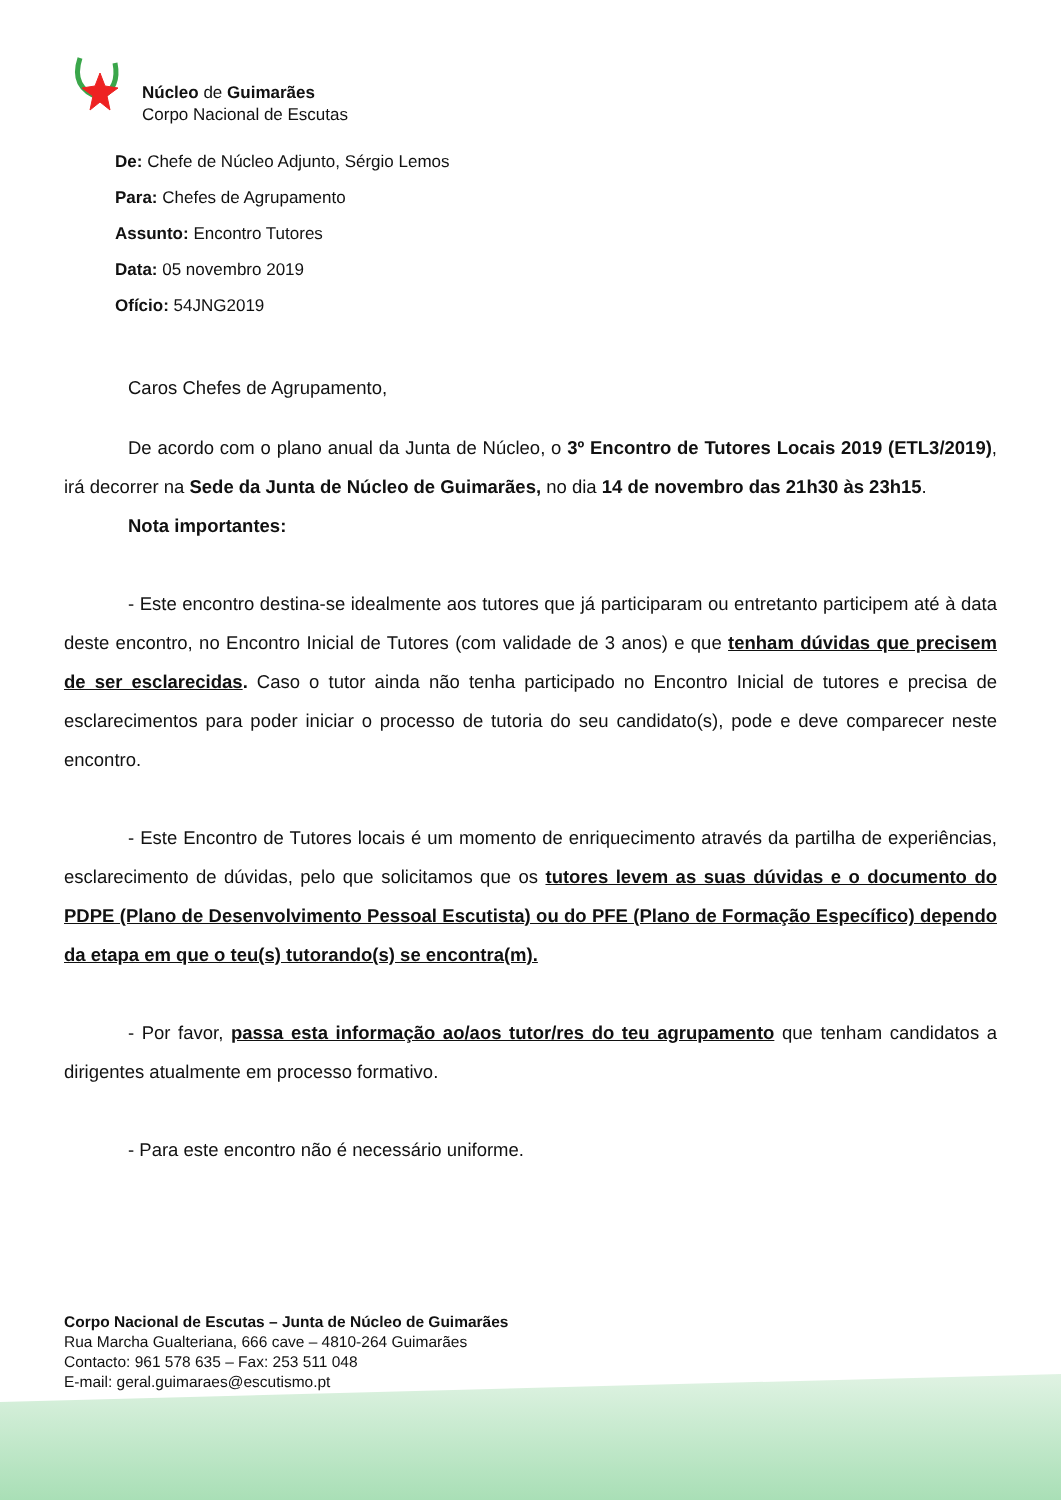Núcleo de Guimarães
Corpo Nacional de Escutas
De: Chefe de Núcleo Adjunto, Sérgio Lemos
Para: Chefes de Agrupamento
Assunto: Encontro Tutores
Data: 05 novembro 2019
Ofício: 54JNG2019
Caros Chefes de Agrupamento,
De acordo com o plano anual da Junta de Núcleo, o 3º Encontro de Tutores Locais 2019 (ETL3/2019), irá decorrer na Sede da Junta de Núcleo de Guimarães, no dia 14 de novembro das 21h30 às 23h15.
Nota importantes:
- Este encontro destina-se idealmente aos tutores que já participaram ou entretanto participem até à data deste encontro, no Encontro Inicial de Tutores (com validade de 3 anos) e que tenham dúvidas que precisem de ser esclarecidas. Caso o tutor ainda não tenha participado no Encontro Inicial de tutores e precisa de esclarecimentos para poder iniciar o processo de tutoria do seu candidato(s), pode e deve comparecer neste encontro.
- Este Encontro de Tutores locais é um momento de enriquecimento através da partilha de experiências, esclarecimento de dúvidas, pelo que solicitamos que os tutores levem as suas dúvidas e o documento do PDPE (Plano de Desenvolvimento Pessoal Escutista) ou do PFE (Plano de Formação Específico) dependo da etapa em que o teu(s) tutorando(s) se encontra(m).
- Por favor, passa esta informação ao/aos tutor/res do teu agrupamento que tenham candidatos a dirigentes atualmente em processo formativo.
- Para este encontro não é necessário uniforme.
Corpo Nacional de Escutas – Junta de Núcleo de Guimarães
Rua Marcha Gualteriana, 666 cave – 4810-264 Guimarães
Contacto: 961 578 635 – Fax: 253 511 048
E-mail: geral.guimaraes@escutismo.pt